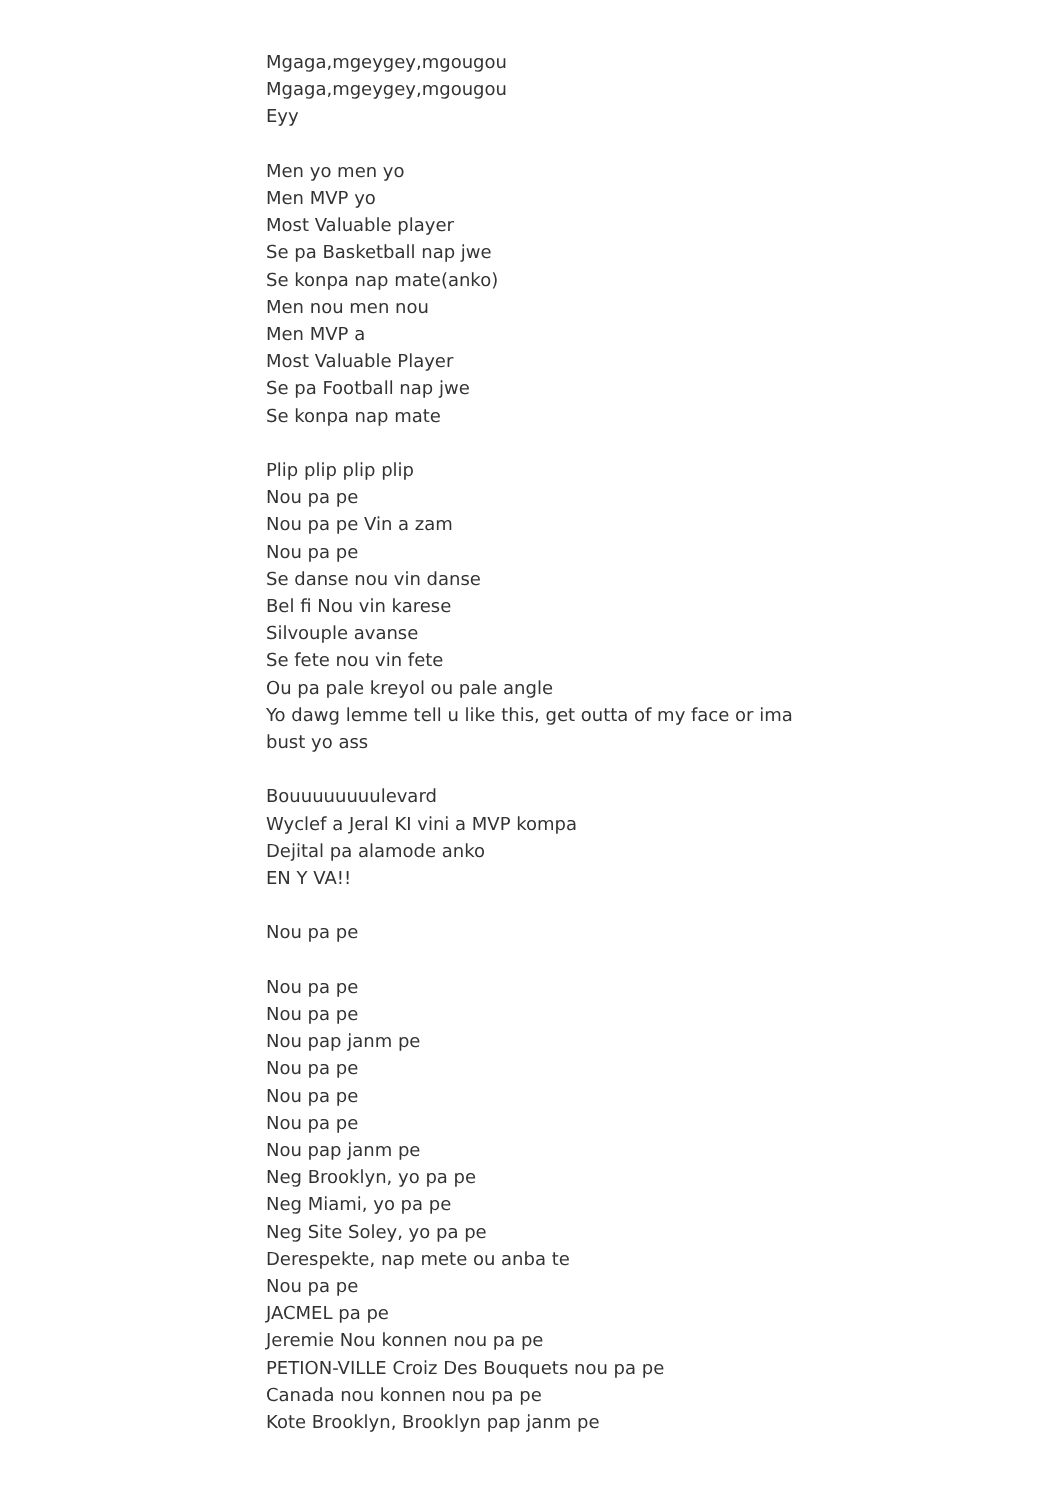Mgaga,mgeygey,mgougou
Mgaga,mgeygey,mgougou
Eyy
Men yo men yo
Men MVP yo
Most Valuable player
Se pa Basketball nap jwe
Se konpa nap mate(anko)
Men nou men nou
Men MVP a
Most Valuable Player
Se pa Football nap jwe
Se konpa nap mate
Plip plip plip plip
Nou pa pe
Nou pa pe Vin a zam
Nou pa pe
Se danse nou vin danse
Bel fi Nou vin karese
Silvouple avanse
Se fete nou vin fete
Ou pa pale kreyol ou pale angle
Yo dawg lemme tell u like this, get outta of my face or ima bust yo ass
Bouuuuuuuulevard
Wyclef a Jeral KI vini a MVP kompa
Dejital pa alamode anko
EN Y VA!!
Nou pa pe
Nou pa pe
Nou pa pe
Nou pap janm pe
Nou pa pe
Nou pa pe
Nou pa pe
Nou pap janm pe
Neg Brooklyn, yo pa pe
Neg Miami, yo pa pe
Neg Site Soley, yo pa pe
Derespekte, nap mete ou anba te
Nou pa pe
JACMEL pa pe
Jeremie Nou konnen nou pa pe
PETION-VILLE Croiz Des Bouquets nou pa pe
Canada nou konnen nou pa pe
Kote Brooklyn, Brooklyn pap janm pe